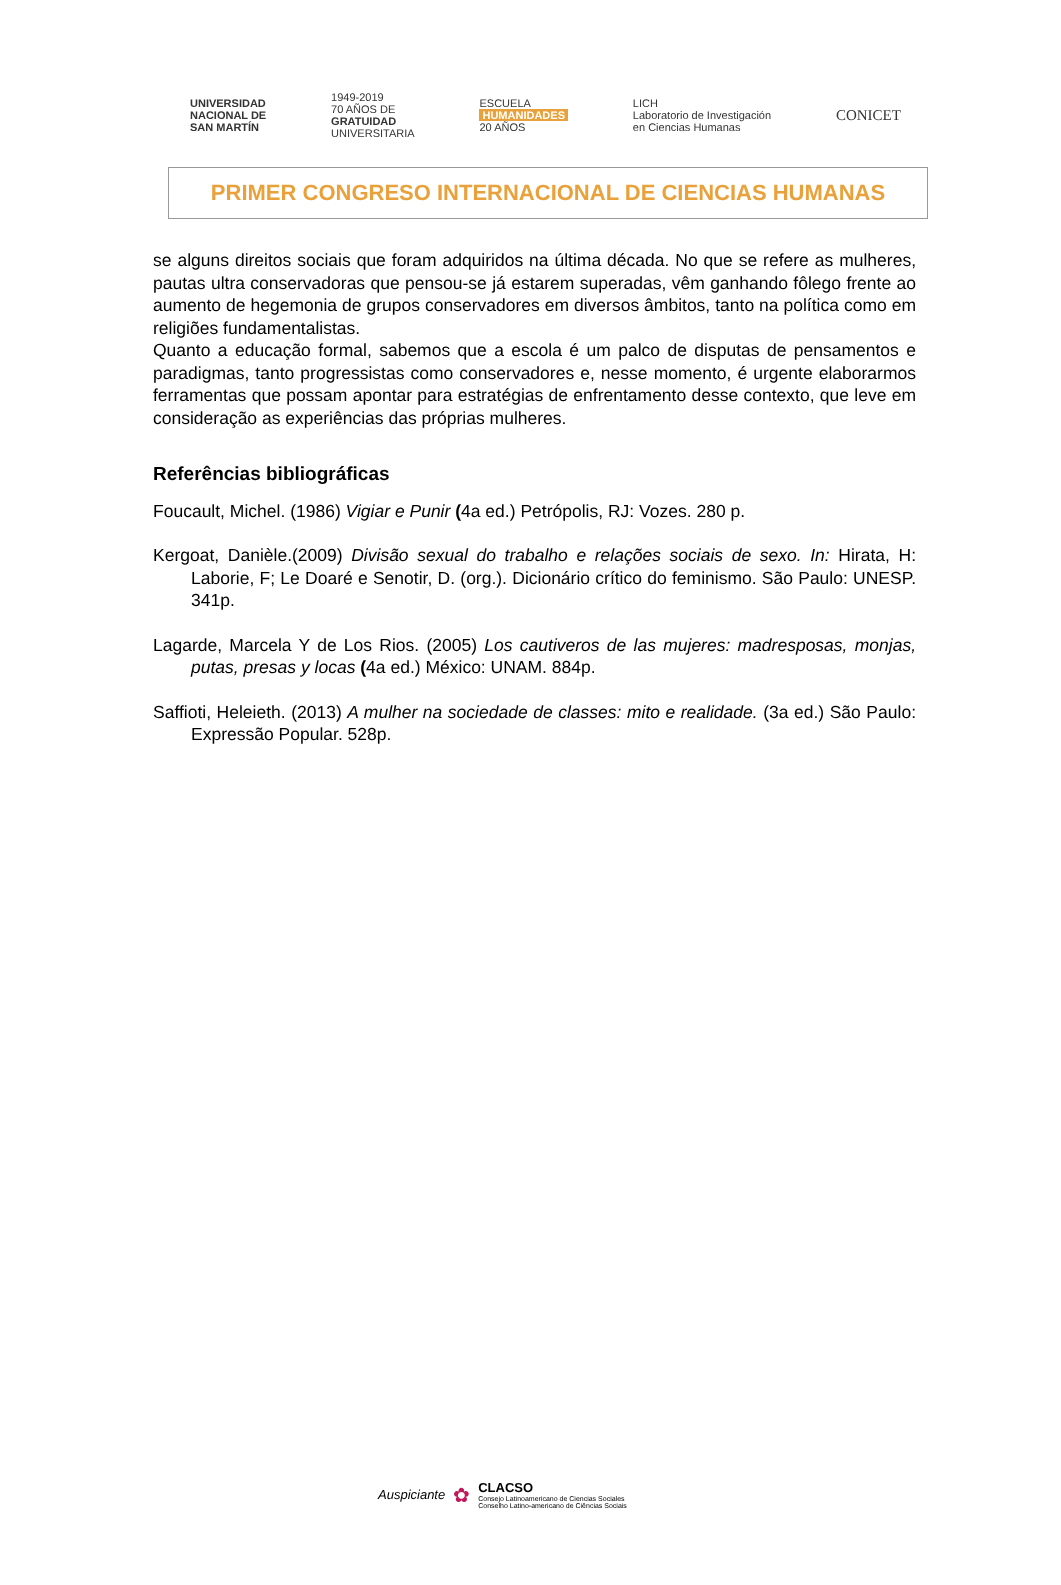UNIVERSIDAD
NACIONAL DE
SAN MARTÍN
1949-2019
70 AÑOS DE
GRATUIDAD
UNIVERSITARIA
ESCUELA
HUMANIDADES
20 AÑOS
LICH
Laboratorio de Investigación
en Ciencias Humanas
CONICET
PRIMER CONGRESO INTERNACIONAL DE CIENCIAS HUMANAS
se alguns direitos sociais que foram adquiridos na última década. No que se refere as mulheres, pautas ultra conservadoras que pensou-se já estarem superadas, vêm ganhando fôlego frente ao aumento de hegemonia de grupos conservadores em diversos âmbitos, tanto na política como em religiões fundamentalistas.
Quanto a educação formal, sabemos que a escola é um palco de disputas de pensamentos e paradigmas, tanto progressistas como conservadores e, nesse momento, é urgente elaborarmos ferramentas que possam apontar para estratégias de enfrentamento desse contexto, que leve em consideração as experiências das próprias mulheres.
Referências bibliográficas
Foucault, Michel. (1986) Vigiar e Punir (4a ed.) Petrópolis, RJ: Vozes. 280 p.
Kergoat, Danièle.(2009) Divisão sexual do trabalho e relações sociais de sexo. In: Hirata, H: Laborie, F; Le Doaré e Senotir, D. (org.). Dicionário crítico do feminismo. São Paulo: UNESP. 341p.
Lagarde, Marcela Y de Los Rios. (2005) Los cautiveros de las mujeres: madresposas, monjas, putas, presas y locas (4a ed.) México: UNAM. 884p.
Saffioti, Heleieth. (2013) A mulher na sociedade de classes: mito e realidade. (3a ed.) São Paulo: Expressão Popular. 528p.
Auspiciante ✿
CLACSO
Consejo Latinoamericano de Ciencias Sociales
Conselho Latino-americano de Ciências Sociais